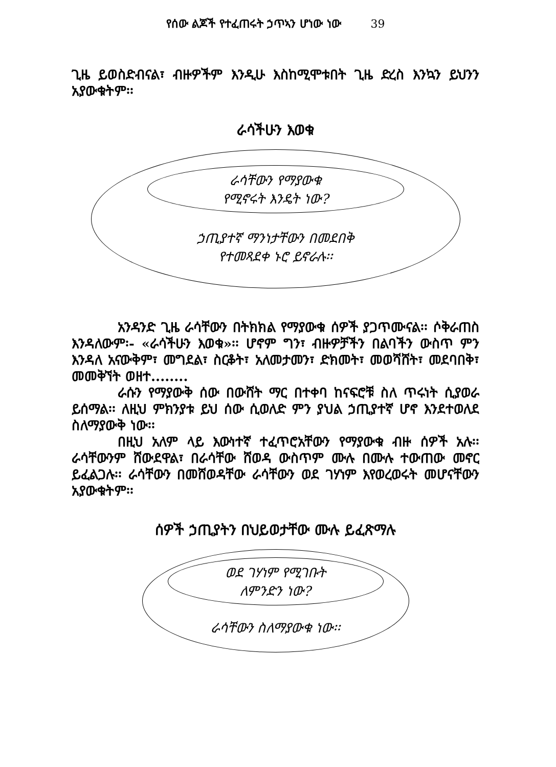የሰው ልጆች የተፈጠሩት ኃጥኣን ሆነው ነው 39
ጊዜ ይወስድብናል፣ ብዙዎችም እንዲሁ እስከሚሞቱበት ጊዜ ድረስ እንኳን ይህንን አያውቁትም፡፡
ራሳችሁን እወቁ
ራሳቸውን የማያውቁ
የሚኖሩት እንዴት ነው?
ኃጢያተኛ ማንነታቸውን በመደበቅ
የተመጻደቀ ኑሮ ይኖራሉ፡፡
አንዳንድ ጊዜ ራሳቸውን በትክክል የማያውቁ ሰዎች ያጋጥሙናል፡፡ ሶቅራጠስ እንዳለውም፡- «ራሳችሁን እወቁ»፡፡ ሆኖም ግን፣ ብዙዎቻችን በልባችን ውስጥ ምን እንዳለ አናውቅም፣ መግደል፣ ስርቆት፣ አለመታመን፣ ድክመት፣ መወሻሸት፣ መደባበቅ፣ መመቅኘት ወዘተ........
ራሱን የማያውቅ ሰው በውሸት ማር በተቀባ ከናፍሮቹ ስለ ጥሩነት ሲያወራ ይሰማል፡፡ ለዚህ ምክንያቱ ይህ ሰው ሲወለድ ምን ያህል ኃጢያተኛ ሆኖ እንደተወለደ ስለማያውቅ ነው፡፡
በዚህ አለም ላይ እውነተኛ ተፈጥሮአቸውን የማያውቁ ብዙ ሰዎች አሉ፡፡ ራሳቸውንም ሸውደዋል፣ በራሳቸው ሸወዳ ውስጥም ሙሉ በሙሉ ተውጠው መኖር ይፈልጋሉ፡፡ ራሳቸውን በመሸወዳቸው ራሳቸውን ወደ ገሃነም እየወረወሩት መሆናቸውን አያውቁትም፡፡
ሰዎች ኃጢያትን በህይወታቸው ሙሉ ይፈጽማሉ
ወደ ገሃነም የሚገቡት
ለምንድን ነው?
ራሳቸውን ስለማያውቁ ነው፡፡